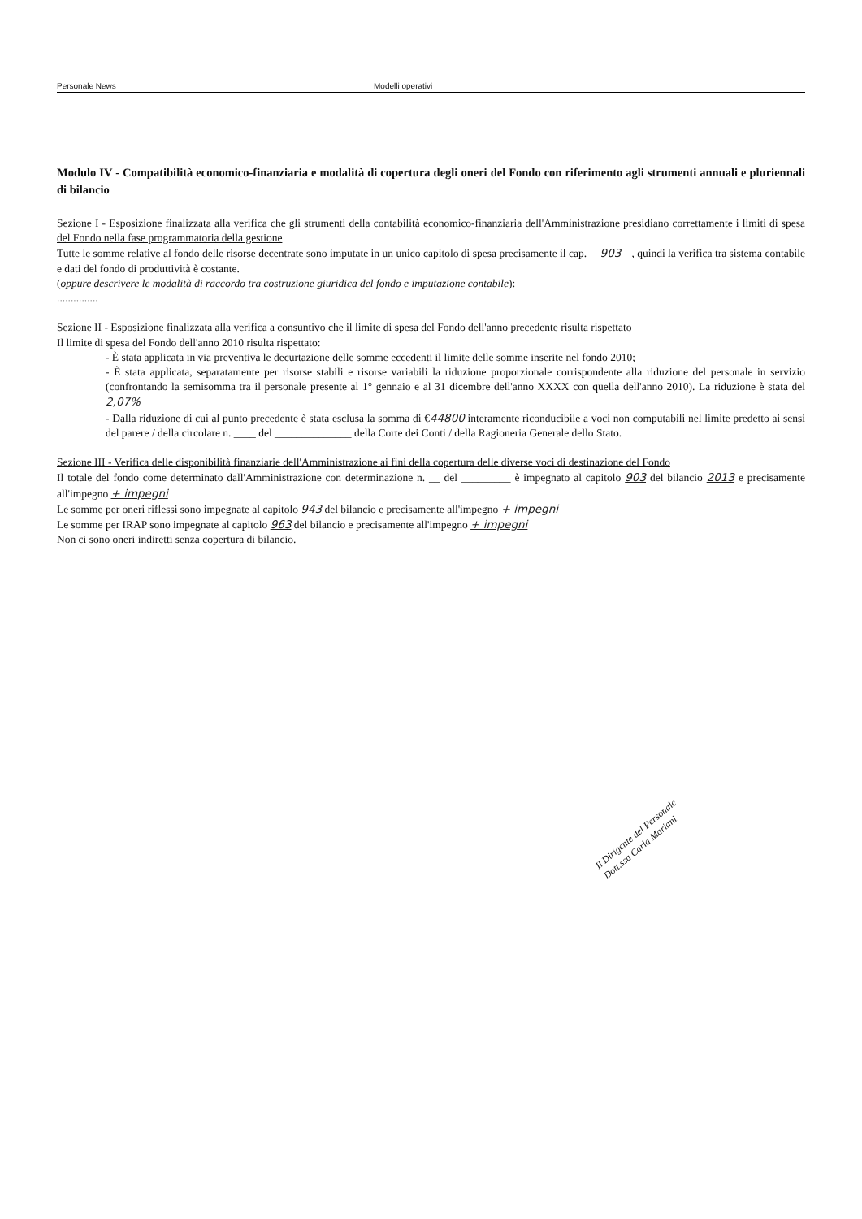Personale News Modelli operativi
Modulo IV - Compatibilità economico-finanziaria e modalità di copertura degli oneri del Fondo con riferimento agli strumenti annuali e pluriennali di bilancio
Sezione I - Esposizione finalizzata alla verifica che gli strumenti della contabilità economico-finanziaria dell'Amministrazione presidiano correttamente i limiti di spesa del Fondo nella fase programmatoria della gestione
Tutte le somme relative al fondo delle risorse decentrate sono imputate in un unico capitolo di spesa precisamente il cap. 903 , quindi la verifica tra sistema contabile e dati del fondo di produttività è costante.
(oppure descrivere le modalità di raccordo tra costruzione giuridica del fondo e imputazione contabile):
...............
Sezione II - Esposizione finalizzata alla verifica a consuntivo che il limite di spesa del Fondo dell'anno precedente risulta rispettato
Il limite di spesa del Fondo dell'anno 2010 risulta rispettato:
- È stata applicata in via preventiva le decurtazione delle somme eccedenti il limite delle somme inserite nel fondo 2010;
- È stata applicata, separatamente per risorse stabili e risorse variabili la riduzione proporzionale corrispondente alla riduzione del personale in servizio (confrontando la semisomma tra il personale presente al 1° gennaio e al 31 dicembre dell'anno XXXX con quella dell'anno 2010). La riduzione è stata del 2,07%
- Dalla riduzione di cui al punto precedente è stata esclusa la somma di €44800 interamente riconducibile a voci non computabili nel limite predetto ai sensi del parere / della circolare n. ____ del ______________ della Corte dei Conti / della Ragioneria Generale dello Stato.
Sezione III - Verifica delle disponibilità finanziarie dell'Amministrazione ai fini della copertura delle diverse voci di destinazione del Fondo
Il totale del fondo come determinato dall'Amministrazione con determinazione n. __ del _________ è impegnato al capitolo 903 del bilancio 2013 e precisamente all'impegno + impegni
Le somme per oneri riflessi sono impegnate al capitolo 943 del bilancio e precisamente all'impegno + impegni
Le somme per IRAP sono impegnate al capitolo 963 del bilancio e precisamente all'impegno + impegni
Non ci sono oneri indiretti senza copertura di bilancio.
Il Dirigente del Personale
Dott.ssa Carla Mariani